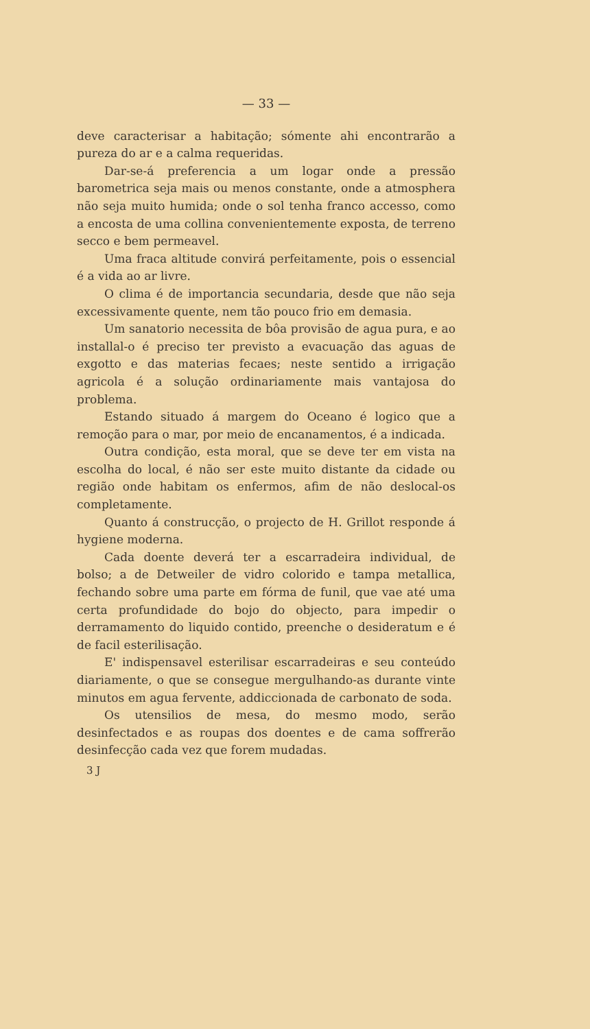— 33 —
deve caracterisar a habitação; sómente ahi encontrarão a pureza do ar e a calma requeridas.
Dar-se-á preferencia a um logar onde a pressão barometrica seja mais ou menos constante, onde a atmosphera não seja muito humida; onde o sol tenha franco accesso, como a encosta de uma collina convenientemente exposta, de terreno secco e bem permeavel.
Uma fraca altitude convirá perfeitamente, pois o essencial é a vida ao ar livre.
O clima é de importancia secundaria, desde que não seja excessivamente quente, nem tão pouco frio em demasia.
Um sanatorio necessita de bôa provisão de agua pura, e ao installal-o é preciso ter previsto a evacuação das aguas de exgotto e das materias fecaes; neste sentido a irrigação agricola é a solução ordinariamente mais vantajosa do problema.
Estando situado á margem do Oceano é logico que a remoção para o mar, por meio de encanamentos, é a indicada.
Outra condição, esta moral, que se deve ter em vista na escolha do local, é não ser este muito distante da cidade ou região onde habitam os enfermos, afim de não deslocal-os completamente.
Quanto á construcção, o projecto de H. Grillot responde á hygiene moderna.
Cada doente deverá ter a escarradeira individual, de bolso; a de Detweiler de vidro colorido e tampa metallica, fechando sobre uma parte em fórma de funil, que vae até uma certa profundidade do bojo do objecto, para impedir o derramamento do liquido contido, preenche o desideratum e é de facil esterilisação.
E' indispensavel esterilisar escarradeiras e seu conteúdo diariamente, o que se consegue mergulhando-as durante vinte minutos em agua fervente, addiccionada de carbonato de soda.
Os utensilios de mesa, do mesmo modo, serão desinfectados e as roupas dos doentes e de cama soffrerão desinfecção cada vez que forem mudadas.
3 J